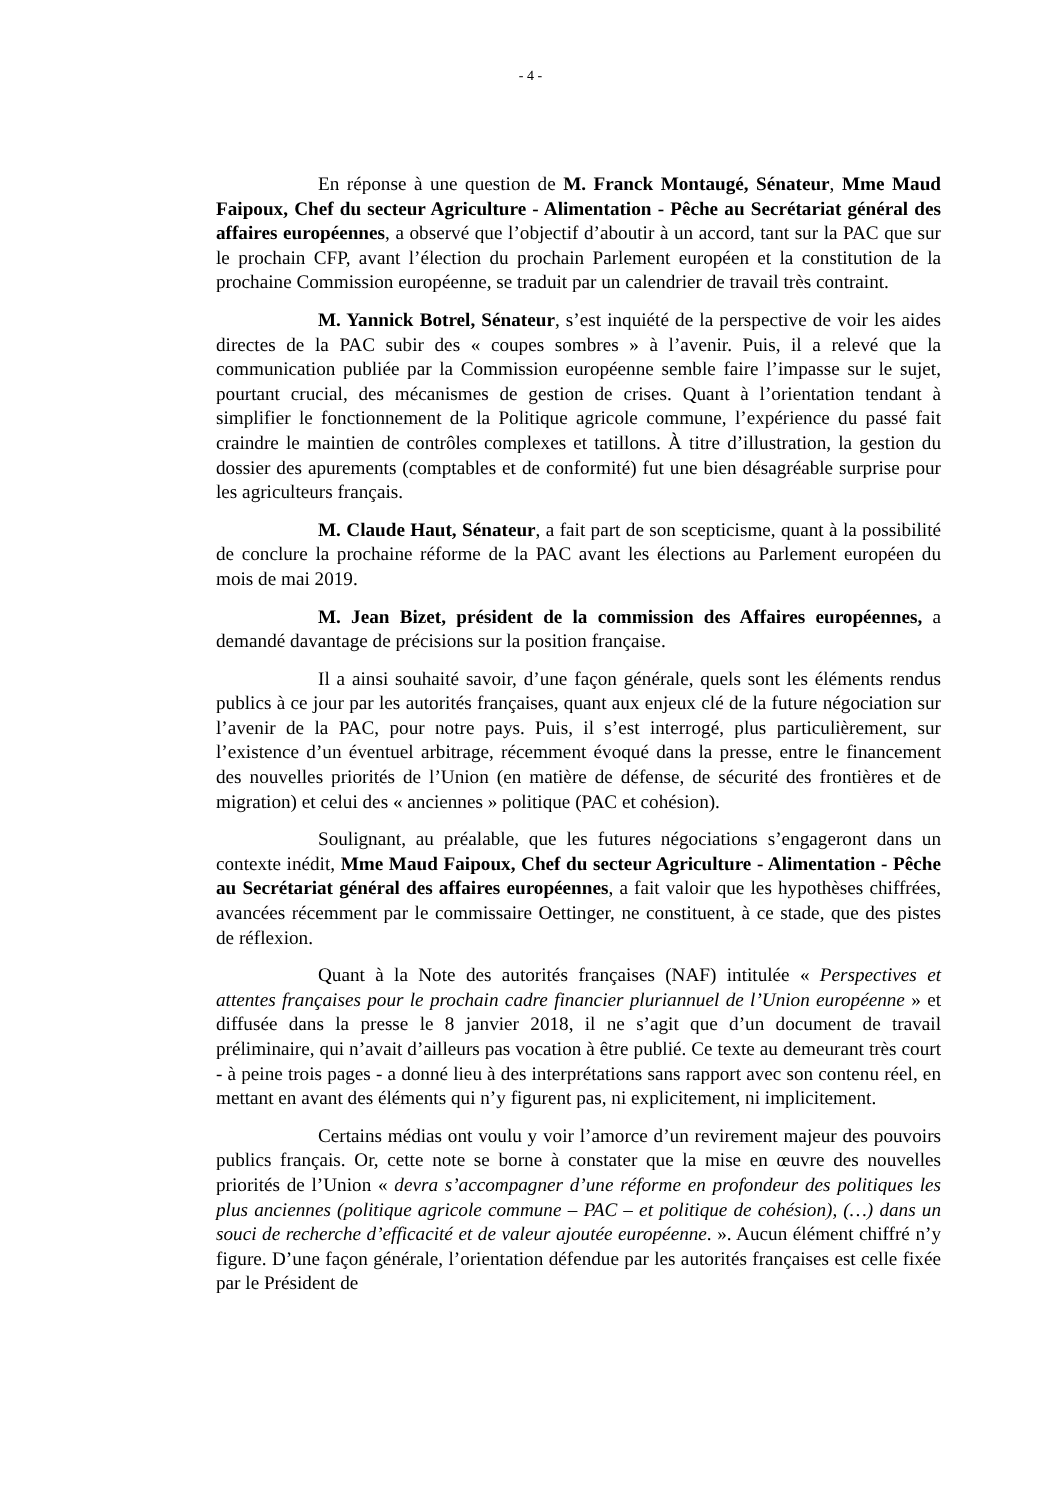- 4 -
En réponse à une question de M. Franck Montaugé, Sénateur, Mme Maud Faipoux, Chef du secteur Agriculture - Alimentation - Pêche au Secrétariat général des affaires européennes, a observé que l’objectif d’aboutir à un accord, tant sur la PAC que sur le prochain CFP, avant l’élection du prochain Parlement européen et la constitution de la prochaine Commission européenne, se traduit par un calendrier de travail très contraint.
M. Yannick Botrel, Sénateur, s’est inquiété de la perspective de voir les aides directes de la PAC subir des « coupes sombres » à l’avenir. Puis, il a relevé que la communication publiée par la Commission européenne semble faire l’impasse sur le sujet, pourtant crucial, des mécanismes de gestion de crises. Quant à l’orientation tendant à simplifier le fonctionnement de la Politique agricole commune, l’expérience du passé fait craindre le maintien de contrôles complexes et tatillons. À titre d’illustration, la gestion du dossier des apurements (comptables et de conformité) fut une bien désagréable surprise pour les agriculteurs français.
M. Claude Haut, Sénateur, a fait part de son scepticisme, quant à la possibilité de conclure la prochaine réforme de la PAC avant les élections au Parlement européen du mois de mai 2019.
M. Jean Bizet, président de la commission des Affaires européennes, a demandé davantage de précisions sur la position française.
Il a ainsi souhaité savoir, d’une façon générale, quels sont les éléments rendus publics à ce jour par les autorités françaises, quant aux enjeux clé de la future négociation sur l’avenir de la PAC, pour notre pays. Puis, il s’est interrogé, plus particulièrement, sur l’existence d’un éventuel arbitrage, récemment évoqué dans la presse, entre le financement des nouvelles priorités de l’Union (en matière de défense, de sécurité des frontières et de migration) et celui des « anciennes » politique (PAC et cohésion).
Soulignant, au préalable, que les futures négociations s’engageront dans un contexte inédit, Mme Maud Faipoux, Chef du secteur Agriculture - Alimentation - Pêche au Secrétariat général des affaires européennes, a fait valoir que les hypothèses chiffrées, avancées récemment par le commissaire Oettinger, ne constituent, à ce stade, que des pistes de réflexion.
Quant à la Note des autorités françaises (NAF) intitulée « Perspectives et attentes françaises pour le prochain cadre financier pluriannuel de l’Union européenne » et diffusée dans la presse le 8 janvier 2018, il ne s’agit que d’un document de travail préliminaire, qui n’avait d’ailleurs pas vocation à être publié. Ce texte au demeurant très court - à peine trois pages - a donné lieu à des interprétations sans rapport avec son contenu réel, en mettant en avant des éléments qui n’y figurent pas, ni explicitement, ni implicitement.
Certains médias ont voulu y voir l’amorce d’un revirement majeur des pouvoirs publics français. Or, cette note se borne à constater que la mise en œuvre des nouvelles priorités de l’Union « devra s’accompagner d’une réforme en profondeur des politiques les plus anciennes (politique agricole commune – PAC – et politique de cohésion), (…) dans un souci de recherche d’efficacité et de valeur ajoutée européenne. ». Aucun élément chiffré n’y figure. D’une façon générale, l’orientation défendue par les autorités françaises est celle fixée par le Président de